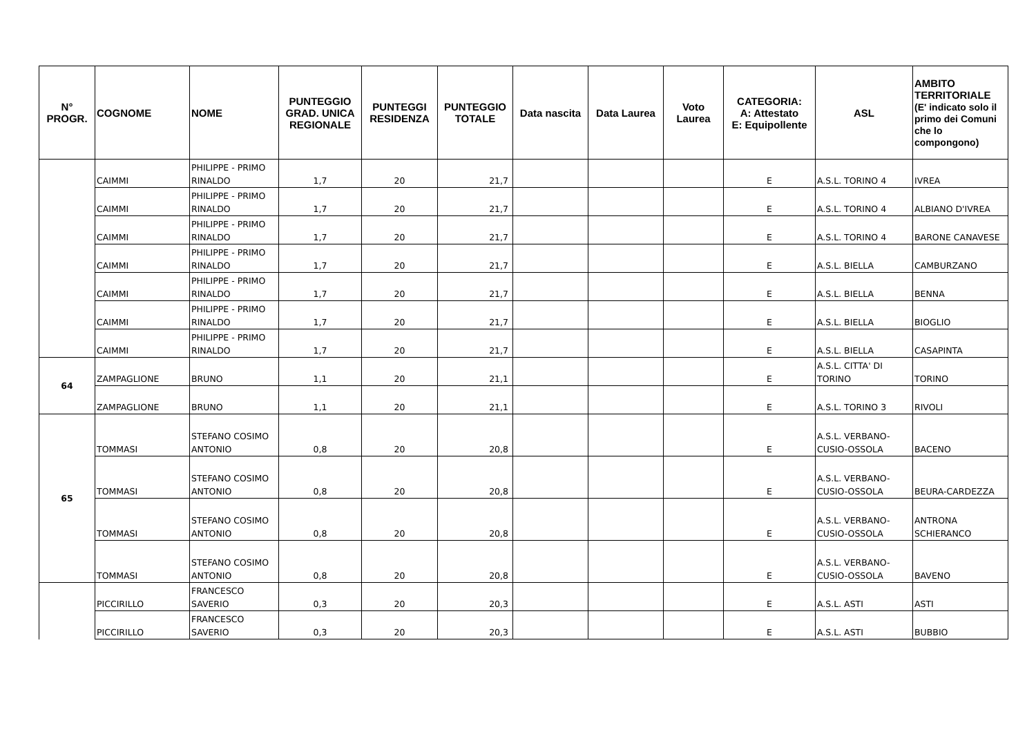| N° PROGR. | COGNOME | NOME | PUNTEGGIO GRAD. UNICA REGIONALE | PUNTEGGI RESIDENZA | PUNTEGGIO TOTALE | Data nascita | Data Laurea | Voto Laurea | CATEGORIA: A: Attestato E: Equipollente | ASL | AMBITO TERRITORIALE (E' indicato solo il primo dei Comuni che lo compongono) |
| --- | --- | --- | --- | --- | --- | --- | --- | --- | --- | --- | --- |
| | CAIMMI | PHILIPPE - PRIMO RINALDO | 1,7 | 20 | 21,7 | | | | E | A.S.L. TORINO 4 | IVREA |
| | CAIMMI | PHILIPPE - PRIMO RINALDO | 1,7 | 20 | 21,7 | | | | E | A.S.L. TORINO 4 | ALBIANO D'IVREA |
| | CAIMMI | PHILIPPE - PRIMO RINALDO | 1,7 | 20 | 21,7 | | | | E | A.S.L. TORINO 4 | BARONE CANAVESE |
| | CAIMMI | PHILIPPE - PRIMO RINALDO | 1,7 | 20 | 21,7 | | | | E | A.S.L. BIELLA | CAMBURZANO |
| | CAIMMI | PHILIPPE - PRIMO RINALDO | 1,7 | 20 | 21,7 | | | | E | A.S.L. BIELLA | BENNA |
| | CAIMMI | PHILIPPE - PRIMO RINALDO | 1,7 | 20 | 21,7 | | | | E | A.S.L. BIELLA | BIOGLIO |
| | CAIMMI | PHILIPPE - PRIMO RINALDO | 1,7 | 20 | 21,7 | | | | E | A.S.L. BIELLA | CASAPINTA |
| 64 | ZAMPAGLIONE | BRUNO | 1,1 | 20 | 21,1 | | | | E | A.S.L. CITTA' DI TORINO | TORINO |
| | ZAMPAGLIONE | BRUNO | 1,1 | 20 | 21,1 | | | | E | A.S.L. TORINO 3 | RIVOLI |
| 65 | TOMMASI | STEFANO COSIMO ANTONIO | 0,8 | 20 | 20,8 | | | | E | A.S.L. VERBANO-CUSIO-OSSOLA | BACENO |
| | TOMMASI | STEFANO COSIMO ANTONIO | 0,8 | 20 | 20,8 | | | | E | A.S.L. VERBANO-CUSIO-OSSOLA | BEURA-CARDEZZA |
| | TOMMASI | STEFANO COSIMO ANTONIO | 0,8 | 20 | 20,8 | | | | E | A.S.L. VERBANO-CUSIO-OSSOLA | ANTRONA SCHIERANCO |
| | TOMMASI | STEFANO COSIMO ANTONIO | 0,8 | 20 | 20,8 | | | | E | A.S.L. VERBANO-CUSIO-OSSOLA | BAVENO |
| | PICCIRILLO | FRANCESCO SAVERIO | 0,3 | 20 | 20,3 | | | | E | A.S.L. ASTI | ASTI |
| | PICCIRILLO | FRANCESCO SAVERIO | 0,3 | 20 | 20,3 | | | | E | A.S.L. ASTI | BUBBIO |